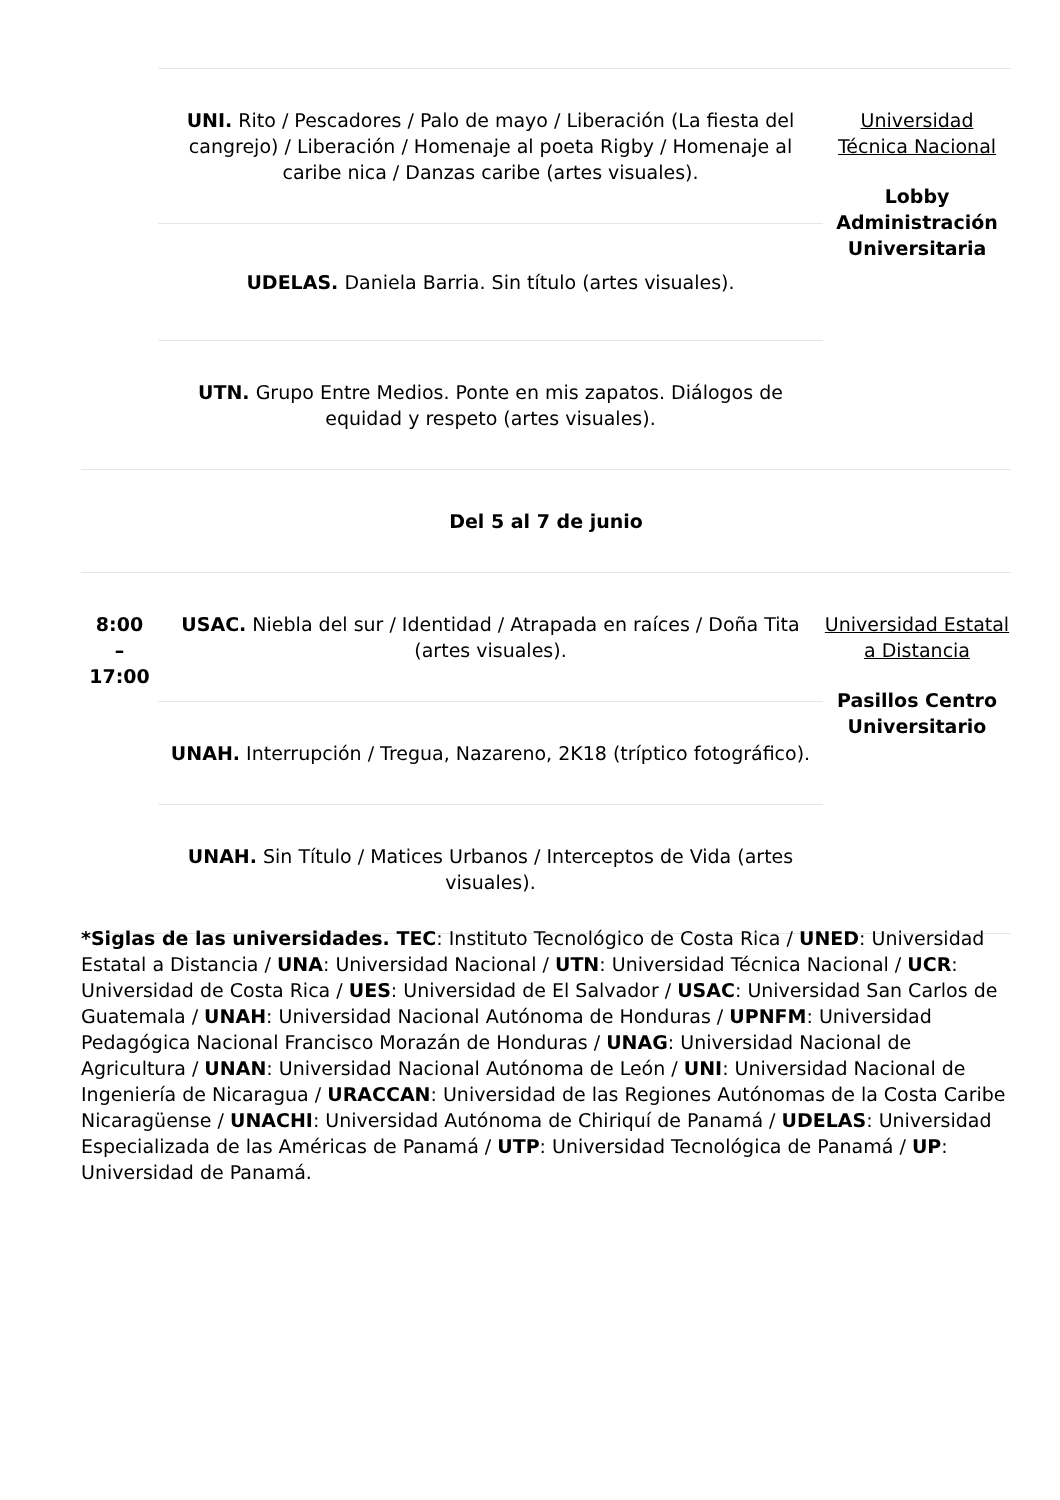| | UNI. Rito / Pescadores / Palo de mayo / Liberación (La fiesta del cangrejo) / Liberación / Homenaje al poeta Rigby / Homenaje al caribe nica / Danzas caribe (artes visuales). | Universidad Técnica Nacional Lobby Administración Universitaria |
| | UDELAS. Daniela Barria. Sin título (artes visuales). | |
| | UTN. Grupo Entre Medios. Ponte en mis zapatos. Diálogos de equidad y respeto (artes visuales). | |
| Del 5 al 7 de junio | | |
| 8:00 – 17:00 | USAC. Niebla del sur / Identidad / Atrapada en raíces / Doña Tita (artes visuales). | Universidad Estatal a Distancia Pasillos Centro Universitario |
| | UNAH. Interrupción / Tregua, Nazareno, 2K18 (tríptico fotográfico). | |
| | UNAH. Sin Título / Matices Urbanos / Interceptos de Vida (artes visuales). | |
*Siglas de las universidades. TEC: Instituto Tecnológico de Costa Rica / UNED: Universidad Estatal a Distancia / UNA: Universidad Nacional / UTN: Universidad Técnica Nacional / UCR: Universidad de Costa Rica / UES: Universidad de El Salvador / USAC: Universidad San Carlos de Guatemala / UNAH: Universidad Nacional Autónoma de Honduras / UPNFM: Universidad Pedagógica Nacional Francisco Morazán de Honduras / UNAG: Universidad Nacional de Agricultura / UNAN: Universidad Nacional Autónoma de León / UNI: Universidad Nacional de Ingeniería de Nicaragua / URACCAN: Universidad de las Regiones Autónomas de la Costa Caribe Nicaragüense / UNACHI: Universidad Autónoma de Chiriquí de Panamá / UDELAS: Universidad Especializada de las Américas de Panamá / UTP: Universidad Tecnológica de Panamá / UP: Universidad de Panamá.